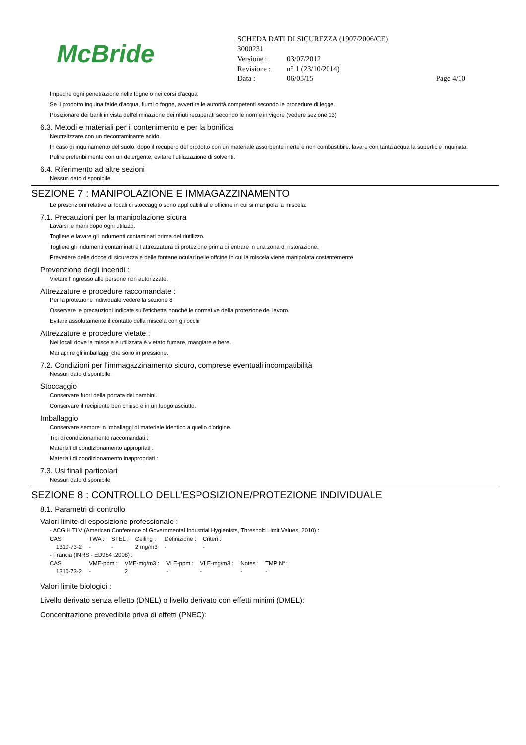McBride
SCHEDA DATI DI SICUREZZA (1907/2006/CE)
3000231
| Versione : | 03/07/2012 | |
| Revisione : | n° 1 (23/10/2014) | |
| Data : | 06/05/15 | Page 4/10 |
Impedire ogni penetrazione nelle fogne o nei corsi d'acqua.
Se il prodotto inquina falde d'acqua, fiumi o fogne, avvertire le autorità competenti secondo le procedure di legge.
Posizionare dei barili in vista dell'eliminazione dei rifiuti recuperati secondo le norme in vigore (vedere sezione 13)
6.3. Metodi e materiali per il contenimento e per la bonifica
Neutralizzare con un decontaminante acido.
In caso di inquinamento del suolo, dopo il recupero del prodotto con un materiale assorbente inerte e non combustibile, lavare con tanta acqua la superficie inquinata.
Pulire preferibilmente con un detergente, evitare l'utilizzazione di solventi.
6.4. Riferimento ad altre sezioni
Nessun dato disponibile.
SEZIONE 7 : MANIPOLAZIONE E IMMAGAZZINAMENTO
Le prescrizioni relative ai locali di stoccaggio sono applicabili alle officine in cui si manipola la miscela.
7.1. Precauzioni per la manipolazione sicura
Lavarsi le mani dopo ogni utilizzo.
Togliere e lavare gli indumenti contaminati prima del riutilizzo.
Togliere gli indumenti contaminati e l'attrezzatura di protezione prima di entrare in una zona di ristorazione.
Prevedere delle docce di sicurezza e delle fontane oculari nelle offcine in cui la miscela viene manipolata costantemente
Prevenzione degli incendi :
Vietare l'ingresso alle persone non autorizzate.
Attrezzature e procedure raccomandate :
Per la protezione individuale vedere la sezione 8
Osservare le precauzioni indicate sull'etichetta nonché le normative della protezione del lavoro.
Evitare assolutamente il contatto della miscela con gli occhi
Attrezzature e procedure vietate :
Nei locali dove la miscela è utilizzata è vietato fumare, mangiare e bere.
Mai aprire gli imballaggi che sono in pressione.
7.2. Condizioni per l’immagazzinamento sicuro, comprese eventuali incompatibilità
Nessun dato disponibile.
Stoccaggio
Conservare fuori della portata dei bambini.
Conservare il recipiente ben chiuso e in un luogo asciutto.
Imballaggio
Conservare sempre in imballaggi di materiale identico a quello d'origine.
Tipi di condizionamento raccomandati :
Materiali di condizionamento appropriati :
Materiali di condizionamento inappropriati :
7.3. Usi finali particolari
Nessun dato disponibile.
SEZIONE 8 : CONTROLLO DELL’ESPOSIZIONE/PROTEZIONE INDIVIDUALE
8.1. Parametri di controllo
Valori limite di esposizione professionale :
- ACGIH TLV (American Conference of Governmental Industrial Hygienists, Threshold Limit Values, 2010) :
| CAS | TWA : | STEL : | Ceiling : | Definizione : | Criteri : |
| 1310-73-2 | - | - | 2 mg/m3 | - | - |
- Francia (INRS - ED984 :2008) :
| CAS | VME-ppm : | VME-mg/m3 : | VLE-ppm : | VLE-mg/m3 : | Notes : | TMP N°: |
| 1310-73-2 | - | 2 | - | - | - | - |
Valori limite biologici :
Livello derivato senza effetto (DNEL) o livello derivato con effetti minimi (DMEL):
Concentrazione prevedibile priva di effetti (PNEC):